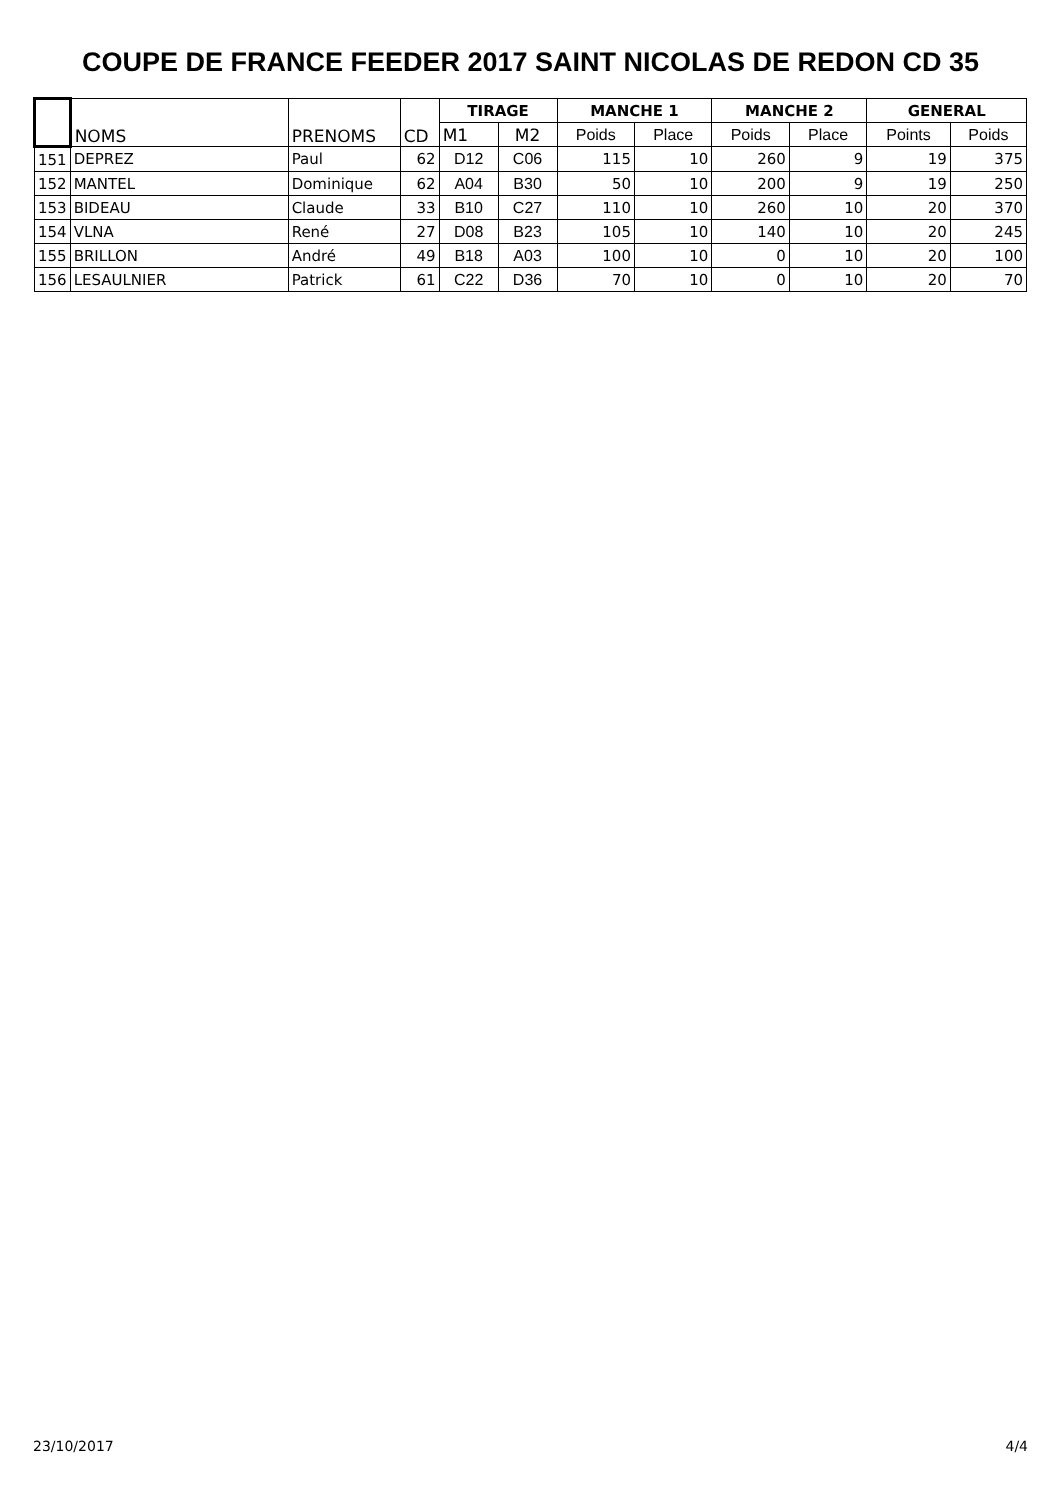COUPE DE FRANCE FEEDER 2017 SAINT NICOLAS DE REDON CD 35
| | NOMS | PRENOMS | CD | TIRAGE | | MANCHE 1 | | MANCHE 2 | | GENERAL | |
| | | | | M1 | M2 | Poids | Place | Poids | Place | Points | Poids |
| 151 | DEPREZ | Paul | 62 | D12 | C06 | 115 | 10 | 260 | 9 | 19 | 375 |
| 152 | MANTEL | Dominique | 62 | A04 | B30 | 50 | 10 | 200 | 9 | 19 | 250 |
| 153 | BIDEAU | Claude | 33 | B10 | C27 | 110 | 10 | 260 | 10 | 20 | 370 |
| 154 | VLNA | René | 27 | D08 | B23 | 105 | 10 | 140 | 10 | 20 | 245 |
| 155 | BRILLON | André | 49 | B18 | A03 | 100 | 10 | 0 | 10 | 20 | 100 |
| 156 | LESAULNIER | Patrick | 61 | C22 | D36 | 70 | 10 | 0 | 10 | 20 | 70 |
23/10/2017 4/4